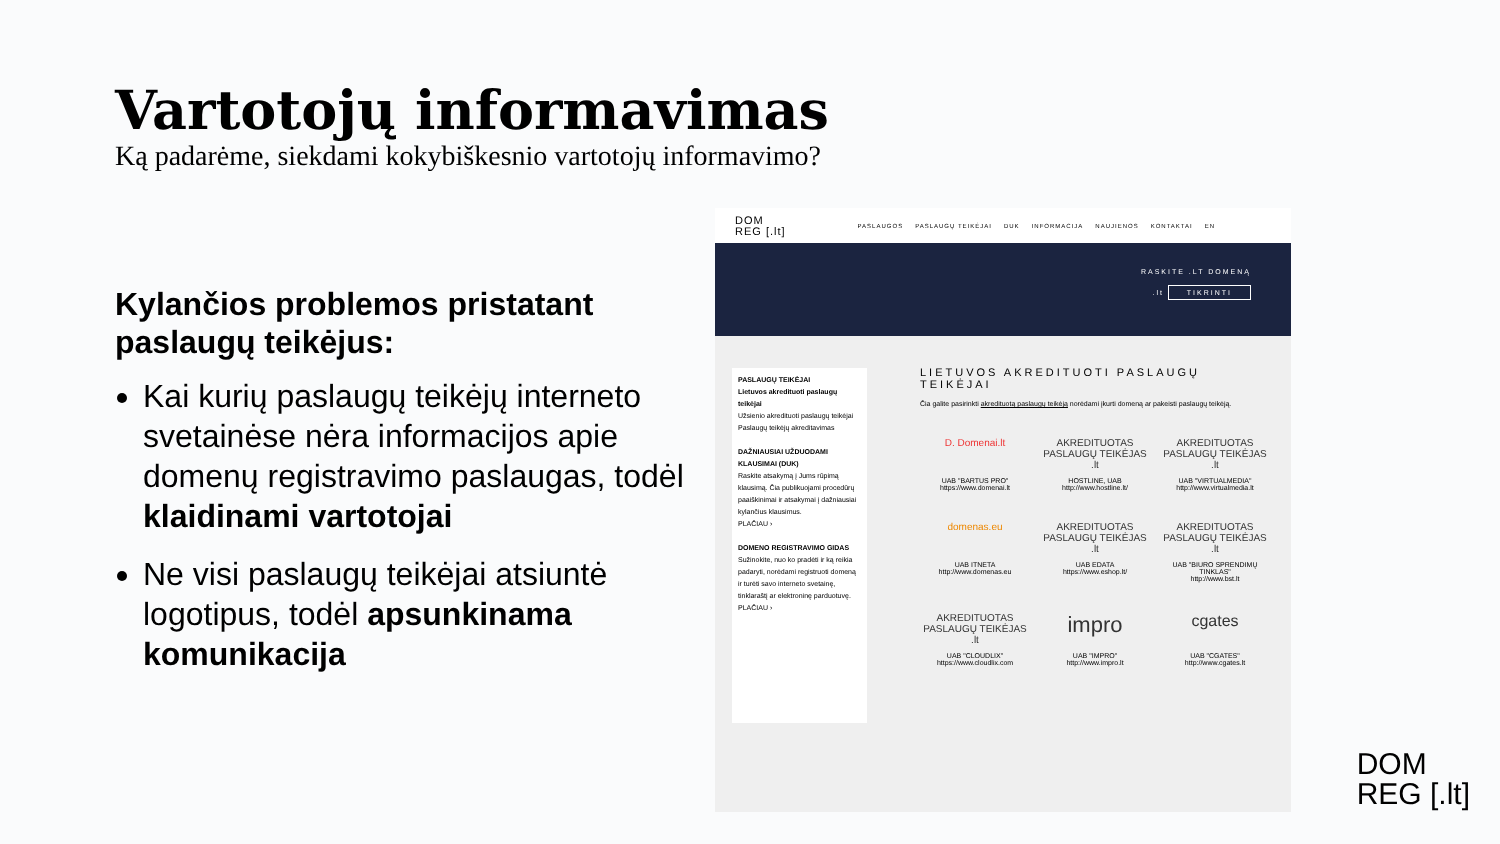Vartotojų informavimas
Ką padarėme, siekdami kokybiškesnio vartotojų informavimo?
Kylančios problemos pristatant paslaugų teikėjus:
Kai kurių paslaugų teikėjų interneto svetainėse nėra informacijos apie domenų registravimo paslaugas, todėl klaidinami vartotojai
Ne visi paslaugų teikėjai atsiuntė logotipus, todėl apsunkinama komunikacija
DOM
REG [.lt]
PASLAUGOS PASLAUGŲ TEIKĖJAI DUK INFORMACIJA NAUJIENOS KONTAKTAI EN
RASKITE .LT DOMENĄ
.lt TIKRINTI
PASLAUGŲ TEIKĖJAI
Lietuvos akredituoti paslaugų teikėjai
Užsienio akredituoti paslaugų teikėjai
Paslaugų teikėjų akreditavimas
DAŽNIAUSIAI UŽDUODAMI KLAUSIMAI (DUK)
Raskite atsakymą į Jums rūpimą klausimą. Čia publikuojami procedūrų paaiškinimai ir atsakymai į dažniausiai kylančius klausimus.
PLAČIAU ›
DOMENO REGISTRAVIMO GIDAS
Sužinokite, nuo ko pradėti ir ką reikia padaryti, norėdami registruoti domeną ir turėti savo interneto svetainę, tinklaraštį ar elektroninę parduotuvę.
PLAČIAU ›
LIETUVOS AKREDITUOTI PASLAUGŲ TEIKĖJAI
Čia galite pasirinkti akredituotą paslaugų teikėją norėdami įkurti domeną ar pakeisti paslaugų teikėją.
D. Domenai.lt
UAB "BARTUS PRO"
https://www.domenai.lt
AKREDITUOTAS PASLAUGŲ TEIKĖJAS .lt
HOSTLINE, UAB
http://www.hostline.lt/
AKREDITUOTAS PASLAUGŲ TEIKĖJAS .lt
UAB "VIRTUALMEDIA"
http://www.virtualmedia.lt
domenas.eu
UAB ITNETA
http://www.domenas.eu
AKREDITUOTAS PASLAUGŲ TEIKĖJAS .lt
UAB EDATA
https://www.eshop.lt/
AKREDITUOTAS PASLAUGŲ TEIKĖJAS .lt
UAB "BIURO SPRENDIMŲ TINKLAS"
http://www.bst.lt
AKREDITUOTAS PASLAUGŲ TEIKĖJAS .lt
UAB "CLOUDLIX"
https://www.cloudlix.com
impro
UAB "IMPRO"
http://www.impro.lt
cgates
UAB "CGATES"
http://www.cgates.lt
DOM
REG [.lt]